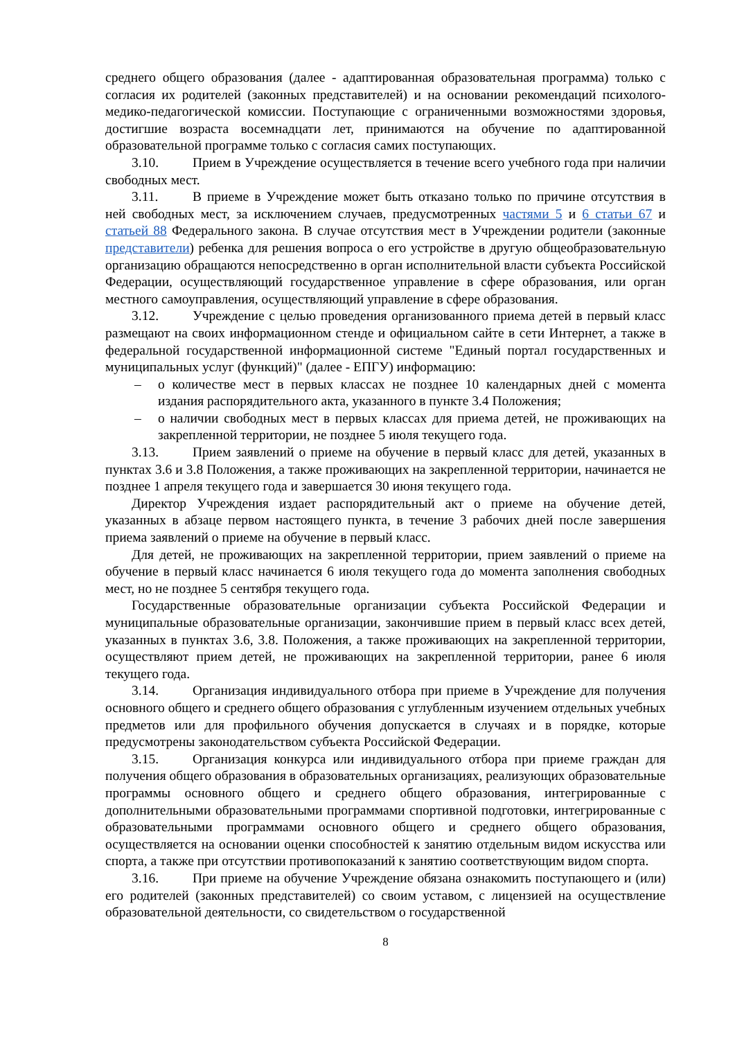среднего общего образования (далее - адаптированная образовательная программа) только с согласия их родителей (законных представителей) и на основании рекомендаций психолого-медико-педагогической комиссии. Поступающие с ограниченными возможностями здоровья, достигшие возраста восемнадцати лет, принимаются на обучение по адаптированной образовательной программе только с согласия самих поступающих.
3.10. Прием в Учреждение осуществляется в течение всего учебного года при наличии свободных мест.
3.11. В приеме в Учреждение может быть отказано только по причине отсутствия в ней свободных мест, за исключением случаев, предусмотренных частями 5 и 6 статьи 67 и статьей 88 Федерального закона. В случае отсутствия мест в Учреждении родители (законные представители) ребенка для решения вопроса о его устройстве в другую общеобразовательную организацию обращаются непосредственно в орган исполнительной власти субъекта Российской Федерации, осуществляющий государственное управление в сфере образования, или орган местного самоуправления, осуществляющий управление в сфере образования.
3.12. Учреждение с целью проведения организованного приема детей в первый класс размещают на своих информационном стенде и официальном сайте в сети Интернет, а также в федеральной государственной информационной системе "Единый портал государственных и муниципальных услуг (функций)" (далее - ЕПГУ) информацию:
– о количестве мест в первых классах не позднее 10 календарных дней с момента издания распорядительного акта, указанного в пункте 3.4 Положения;
– о наличии свободных мест в первых классах для приема детей, не проживающих на закрепленной территории, не позднее 5 июля текущего года.
3.13. Прием заявлений о приеме на обучение в первый класс для детей, указанных в пунктах 3.6 и 3.8 Положения, а также проживающих на закрепленной территории, начинается не позднее 1 апреля текущего года и завершается 30 июня текущего года.
Директор Учреждения издает распорядительный акт о приеме на обучение детей, указанных в абзаце первом настоящего пункта, в течение 3 рабочих дней после завершения приема заявлений о приеме на обучение в первый класс.
Для детей, не проживающих на закрепленной территории, прием заявлений о приеме на обучение в первый класс начинается 6 июля текущего года до момента заполнения свободных мест, но не позднее 5 сентября текущего года.
Государственные образовательные организации субъекта Российской Федерации и муниципальные образовательные организации, закончившие прием в первый класс всех детей, указанных в пунктах 3.6, 3.8. Положения, а также проживающих на закрепленной территории, осуществляют прием детей, не проживающих на закрепленной территории, ранее 6 июля текущего года.
3.14. Организация индивидуального отбора при приеме в Учреждение для получения основного общего и среднего общего образования с углубленным изучением отдельных учебных предметов или для профильного обучения допускается в случаях и в порядке, которые предусмотрены законодательством субъекта Российской Федерации.
3.15. Организация конкурса или индивидуального отбора при приеме граждан для получения общего образования в образовательных организациях, реализующих образовательные программы основного общего и среднего общего образования, интегрированные с дополнительными образовательными программами спортивной подготовки, интегрированные с образовательными программами основного общего и среднего общего образования, осуществляется на основании оценки способностей к занятию отдельным видом искусства или спорта, а также при отсутствии противопоказаний к занятию соответствующим видом спорта.
3.16. При приеме на обучение Учреждение обязана ознакомить поступающего и (или) его родителей (законных представителей) со своим уставом, с лицензией на осуществление образовательной деятельности, со свидетельством о государственной
8